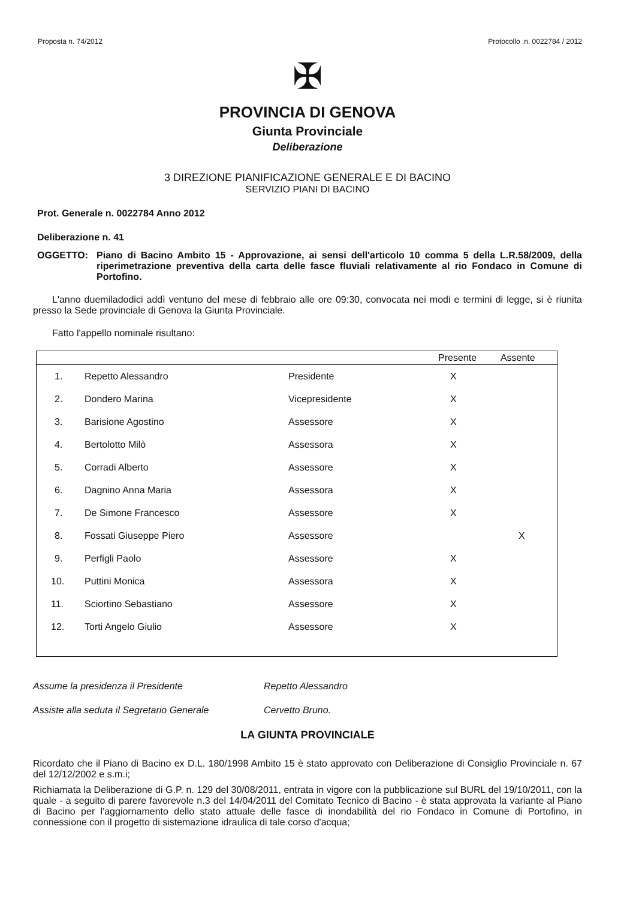Proposta n. 74/2012 Protocollo .n. 0022784 / 2012
✠
PROVINCIA DI GENOVA
Giunta Provinciale
Deliberazione
3 DIREZIONE PIANIFICAZIONE GENERALE E DI BACINO
SERVIZIO PIANI DI BACINO
Prot. Generale n. 0022784 Anno 2012
Deliberazione n. 41
OGGETTO: Piano di Bacino Ambito 15 - Approvazione, ai sensi dell'articolo 10 comma 5 della L.R.58/2009, della riperimetrazione preventiva della carta delle fasce fluviali relativamente al rio Fondaco in Comune di Portofino.
L'anno duemiladodici addì ventuno del mese di febbraio alle ore 09:30, convocata nei modi e termini di legge, si è riunita presso la Sede provinciale di Genova la Giunta Provinciale.
Fatto l'appello nominale risultano:
| | | | Presente | Assente |
| --- | --- | --- | --- | --- |
| 1. | Repetto Alessandro | Presidente | X | |
| 2. | Dondero Marina | Vicepresidente | X | |
| 3. | Barisione Agostino | Assessore | X | |
| 4. | Bertolotto Milò | Assessora | X | |
| 5. | Corradi Alberto | Assessore | X | |
| 6. | Dagnino Anna Maria | Assessora | X | |
| 7. | De Simone Francesco | Assessore | X | |
| 8. | Fossati Giuseppe Piero | Assessore | | X |
| 9. | Perfigli Paolo | Assessore | X | |
| 10. | Puttini Monica | Assessora | X | |
| 11. | Sciortino Sebastiano | Assessore | X | |
| 12. | Torti Angelo Giulio | Assessore | X | |
Assume la presidenza il Presidente Repetto Alessandro
Assiste alla seduta il Segretario Generale Cervetto Bruno.
LA GIUNTA PROVINCIALE
Ricordato che il Piano di Bacino ex D.L. 180/1998 Ambito 15 è stato approvato con Deliberazione di Consiglio Provinciale n. 67 del 12/12/2002 e s.m.i;
Richiamata la Deliberazione di G.P. n. 129 del 30/08/2011, entrata in vigore con la pubblicazione sul BURL del 19/10/2011, con la quale - a seguito di parere favorevole n.3 del 14/04/2011 del Comitato Tecnico di Bacino - è stata approvata la variante al Piano di Bacino per l'aggiornamento dello stato attuale delle fasce di inondabilità del rio Fondaco in Comune di Portofino, in connessione con il progetto di sistemazione idraulica di tale corso d'acqua;